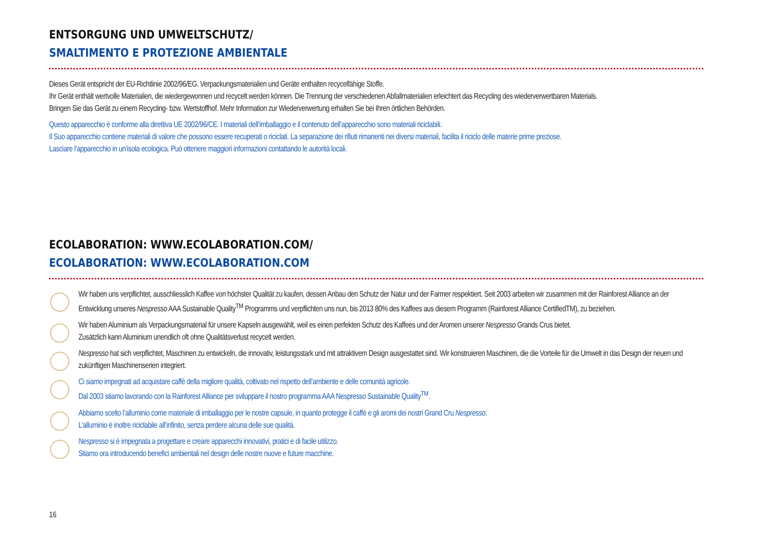ENTSORGUNG UND UMWELTSCHUTZ/
SMALTIMENTO E PROTEZIONE AMBIENTALE
Dieses Gerät entspricht der EU-Richtlinie 2002/96/EG. Verpackungsmaterialien und Geräte enthalten recycelfähige Stoffe.
Ihr Gerät enthält wertvolle Materialien, die wiedergewonnen und recycelt werden können. Die Trennung der verschiedenen Abfallmaterialien erleichtert das Recycling des wiederverwertbaren Materials.
Bringen Sie das Gerät zu einem Recycling- bzw. Wertstoffhof. Mehr Information zur Wiederverwertung erhalten Sie bei Ihren örtlichen Behörden.
Questo apparecchio è conforme alla direttiva UE 2002/96/CE. I materiali dell’imballaggio e il contenuto dell’apparecchio sono materiali riciclabili.
Il Suo apparecchio contiene materiali di valore che possono essere recuperati o riciclati. La separazione dei rifiuti rimanenti nei diversi materiali, facilita il riciclo delle materie prime preziose.
Lasciare l’apparecchio in un’isola ecologica. Può ottenere maggiori informazioni contattando le autorità locali.
ECOLABORATION: WWW.ECOLABORATION.COM/
ECOLABORATION: WWW.ECOLABORATION.COM
Wir haben uns verpflichtet, ausschliesslich Kaffee von höchster Qualität zu kaufen, dessen Anbau den Schutz der Natur und der Farmer respektiert. Seit 2003 arbeiten wir zusammen mit der Rainforest Alliance an der Entwicklung unseres Nespresso AAA Sustainable Quality<sup>TM</sup> Programms und verpflichten uns nun, bis 2013 80% des Kaffees aus diesem Programm (Rainforest Alliance CertifiedTM), zu beziehen.
Wir haben Aluminium als Verpackungsmaterial für unsere Kapseln ausgewählt, weil es einen perfekten Schutz des Kaffees und der Aromen unserer Nespresso Grands Crus bietet.
Zusätzlich kann Aluminium unendlich oft ohne Qualitätsverlust recycelt werden.
Nespresso hat sich verpflichtet, Maschinen zu entwickeln, die innovativ, leistungsstark und mit attraktivem Design ausgestattet sind. Wir konstruieren Maschinen, die die Vorteile für die Umwelt in das Design der neuen und zukünftigen Maschinenserien integriert.
Ci siamo impegnati ad acquistare caffè della migliore qualità, coltivato nel rispetto dell’ambiente e delle comunità agricole.
Dal 2003 stiamo lavorando con la Rainforest Alliance per sviluppare il nostro programma AAA Nespresso Sustainable Quality<sup>TM</sup>.
Abbiamo scelto l’alluminio come materiale di imballaggio per le nostre capsule, in quanto protegge il caffè e gli aromi dei nostri Grand Cru Nespresso.
L’alluminio è inoltre riciclabile all’infinito, senza perdere alcuna delle sue qualità.
Nespresso si è impegnata a progettare e creare apparecchi innovativi, pratici e di facile utilizzo.
Stiamo ora introducendo benefici ambientali nel design delle nostre nuove e future macchine.
16